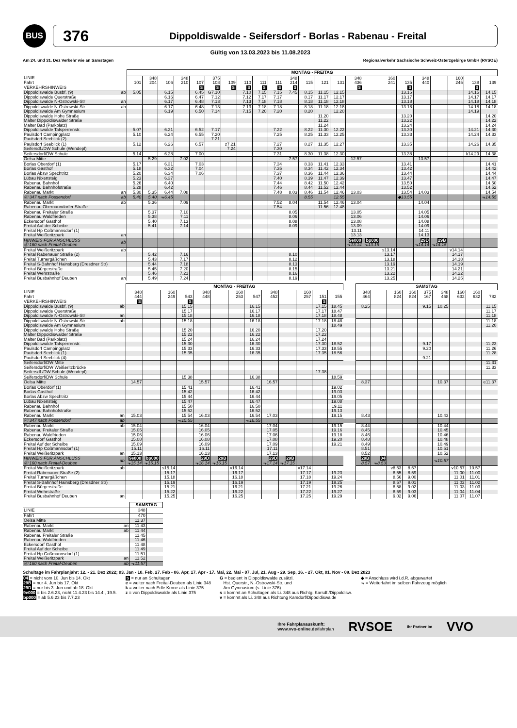BUS
376 Dippoldiswalde - Seifersdorf - Borlas - Rabenau - Freital
Gültig von 13.03.2023 bis 11.08.2023
Am 24. und 31. Dez Verkehr wie an Samstagen Regionalverkehr Sächsische Schweiz-Osterzgebirge GmbH (RVSOE)
| | | MONTAG - FREITAG | | | | | | | | | | | | | | | | | | | | | | |
| LINIE | | | 348 | | 348 | | 375 | | | | | 348 | | | | 348 | | 160 | | 348 | | 160 | | |
| Fahrt | | 101 | 204 | 106 | 210 | 107 | 108 | 109 | 110 | 111 | 111 | 214 | 115 | 121 | 131 | 436 | | 241 | 135 | 440 | | 245 | 138 | 139 |
| VERKEHRSHINWEIS | | | | | | S | S | S | S | S | S | S | | | | S | | | S | | | | S | |
| Dippoldiswalde Busbf. (9) | ab | 5.05 | | 6.15 | | 6.45 | G7.10 | | 7.10 | 7.15 | 7.15 | 7.45 | 8.15 | 11.15 | 12.15 | | | | 13.15 | | | | 14.15 | 14.15 |
| Dippoldiswalde Querstraße | | | | 6.16 | | 6.47 | 7.12 | | 7.12 | 7.17 | 7.17 | | 8.17 | 11.17 | 12.17 | | | | 13.17 | | | | 14.17 | 14.17 |
| Dippoldiswalde N-Ostrowski-Str | an | | | 6.17 | | 6.48 | 7.13 | | 7.13 | 7.18 | 7.18 | | 8.18 | 11.18 | 12.18 | | | | 13.18 | | | | 14.18 | 14.18 |
| Dippoldiswalde N-Ostrowski-Str | ab | | | 6.17 | | 6.48 | 7.13 | | 7.13 | 7.18 | 7.18 | | 8.18 | 11.18 | 12.18 | | | | 13.18 | | | | 14.18 | 14.18 |
| Dippoldiswalde Am Gymnasium | | | | 6.19 | | 6.50 | 7.14 | | 7.15 | 7.20 | 7.20 | | 8.20 | | 12.20 | | | | | | | | 14.19 | |
| Dippoldiswalde Hohe Straße | | | | | | | | | | | | | | 11.20 | | | | | 13.20 | | | | | 14.20 |
| Malter Dippoldiswalder Straße | | | | | | | | | | | | | | 11.22 | | | | | 13.22 | | | | | 14.22 |
| Malter Bad (Parkplatz) | | | | | | | | | | | | | | 11.24 | | | | | 13.24 | | | | | 14.24 |
| Dippoldiswalde Talsperrenstr. | | 5.07 | | 6.21 | | 6.52 | 7.17 | | | | 7.22 | | 8.22 | 11.30 | 12.22 | | | | 13.30 | | | | 14.21 | 14.30 |
| Paulsdorf Campingplatz | | 5.10 | | 6.24 | | 6.55 | 7.20 | | | | 7.25 | | 8.25 | 11.33 | 12.25 | | | | 13.33 | | | | 14.24 | 14.33 |
| Paulsdorf Seeblick (2) | | | | | | | 7.21 | | | | | | | | | | | | | | | | | |
| Paulsdorf Seeblick (1) | | 5.12 | | 6.26 | | 6.57 | | z7.21 | | | 7.27 | | 8.27 | 11.35 | 12.27 | | | | 13.35 | | | | 14.26 | 14.35 |
| Seifersdf./DW Schule (Wendepl) | | | | | | | | 7.24 | | | 7.30 | | | | | | | | | | | | | |
| Seifersdorf/DW Schule | | 5.14 | | 6.28 | | 7.00 | | | | | 7.31 | | 8.30 | 11.38 | 12.30 | | | | 13.38 | | | | k14.29 | 14.38 |
| Oelsa Mitte | | | 5.29 | | 7.02 | | | | | | | 7.57 | | | | 12.57 | | | | 13.57 | | | | |
| Borlas Oberdorf (1) | | 5.17 | | 6.31 | | 7.03 | | | | | 7.34 | | 8.33 | 11.41 | 12.33 | | | | 13.41 | | | | | 14.41 |
| Borlas Gasthof | | 5.18 | | 6.32 | | 7.04 | | | | | 7.35 | | 8.34 | 11.42 | 12.34 | | | | 13.42 | | | | | 14.42 |
| Borlas Abzw Spechtritz | | 5.20 | | 6.34 | | 7.06 | | | | | 7.37 | | 8.36 | 11.44 | 12.36 | | | | 13.44 | | | | | 14.44 |
| Lübau Nixensteig | | 5.23 | | 6.37 | | | | | | | 7.40 | | 8.39 | 11.47 | 12.39 | | | | 13.47 | | | | | 14.47 |
| Rabenau Bahnhof | | 5.26 | | 6.40 | | | | | | | 7.44 | | 8.42 | 11.50 | 12.42 | | | | 13.50 | | | | | 14.50 |
| Rabenau Bahnhofstraße | | 5.28 | | 6.42 | | | | | | | 7.46 | | 8.44 | 11.52 | 12.44 | | | | 13.52 | | | | | 14.52 |
| Rabenau Markt | an | 5.30 | 5.35 | 6.44 | 7.08 | | | | | | 7.48 | 8.03 | 8.46 | 11.54 | 12.46 | 13.03 | | | 13.54 | 14.03 | | | | 14.54 |
| Ⓑ 347 nach Possendorf | ab | 5.40 | 5.40 | ⬎6.45 | | | | | | | | | 8.55 | | 12.55 | | | | ◆13.55 | | | | | ⬎14.55 |
| Rabenau Markt | ab | | 5.36 | | 7.09 | | | | | | 7.52 | 8.04 | | 11.54 | 12.46 | 13.04 | | | | 14.04 | | | | |
| Rabenau Obernaundorfer Straße | | | | | | | | | | | 7.54 | | | 11.56 | 12.48 | | | | | | | | | |
| Rabenau Freitaler Straße | | | 5.37 | | 7.10 | | | | | | | 8.05 | | | | 13.05 | | | | 14.05 | | | | |
| Rabenau Waldfrieden | | | 5.38 | | 7.11 | | | | | | | 8.06 | | | | 13.06 | | | | 14.06 | | | | |
| Eckersdorf Gasthof | | | 5.40 | | 7.13 | | | | | | | 8.08 | | | | 13.08 | | | | 14.08 | | | | |
| Freital Auf der Scheibe | | | 5.41 | | 7.14 | | | | | | | 8.09 | | | | 13.09 | | | | 14.09 | | | | |
| Freital Hp Coßmannsdorf (1) | | | | | | | | | | | | | | | | 13.11 | | | | 14.11 | | | | |
| Freital Weißeritzpark | an | | | | | | | | | | | | | | | 13.13 | | | | 14.13 | | | | |
| HINWEIS FÜR ANSCHLUSS Ⓑ 160 nach Freital-Deuben | ab | | | | | | | | | | | | | | | 9e000 ⬎13.14 | bp000 ⬎13.15 | | | 29D ⬎14.14 | 29B ⬎14.15 | | | |
| Freital Weißeritzpark | ab | | | | | | | | | | | | | | | | | s13.14 | | | | v14.14 | | |
| Freital Rabenauer Straße (2) | | | 5.42 | | 7.16 | | | | | | | 8.10 | | | | | | 13.17 | | | | 14.17 | | |
| Freital Turnergäßchen | | | 5.43 | | 7.17 | | | | | | | 8.12 | | | | | | 13.18 | | | | 14.18 | | |
| Freital S-Bahnhof Hainsberg (Dresdner Str) | | | 5.44 | | 7.18 | | | | | | | 8.13 | | | | | | 13.19 | | | | 14.19 | | |
| Freital Bürgerstraße | | | 5.45 | | 7.20 | | | | | | | 8.15 | | | | | | 13.21 | | | | 14.21 | | |
| Freital Wehrstraße | | | 5.46 | | 7.21 | | | | | | | 8.16 | | | | | | 13.22 | | | | 14.22 | | |
| Freital Busbahnhof Deuben | an | | 5.49 | | 7.24 | | | | | | | 8.19 | | | | | | 13.25 | | | | 14.25 | | |
| | | MONTAG - FREITAG | | | | | | | | | | | | | | SAMSTAG | | | | | | | | |
| LINIE | | 348 | | 160 | | 348 | | 160 | | 348 | | 160 | | | | 348 | | 160 | 160 | 375 | 348 | 160 | 160 | |
| Fahrt | | 444 | | 249 | 543 | 448 | | 253 | 547 | 452 | | 257 | 151 | 155 | | 464 | | 824 | 824 | 167 | 468 | 632 | 632 | 782 |
| VERKEHRSHINWEIS | | S | | | S | | | | | | | | S | | | | | | | | | | | |
| Dippoldiswalde Busbf. (9) | ab | | | | 15.15 | | | | 16.15 | | | | 17.15 | 18.45 | | 8.25 | | | | 9.15 | 10.25 | | | 11.15 |
| Dippoldiswalde Querstraße | | | | | 15.17 | | | | 16.17 | | | | 17.17 | 18.47 | | | | | | | | | | 11.17 |
| Dippoldiswalde N-Ostrowski-Str | an | | | | 15.18 | | | | 16.18 | | | | 17.18 | 18.48 | | | | | | | | | | 11.18 |
| Dippoldiswalde N-Ostrowski-Str | ab | | | | 15.18 | | | | 16.18 | | | | 17.18 | 18.48 | | | | | | | | | | 11.18 |
| Dippoldiswalde Am Gymnasium | | | | | | | | | | | | | | 18.49 | | | | | | | | | | 11.20 |
| Dippoldiswalde Hohe Straße | | | | | 15.20 | | | | 16.20 | | | | 17.20 | | | | | | | | | | | |
| Malter Dippoldiswalder Straße | | | | | 15.22 | | | | 16.22 | | | | 17.22 | | | | | | | | | | | |
| Malter Bad (Parkplatz) | | | | | 15.24 | | | | 16.24 | | | | 17.24 | | | | | | | | | | | |
| Dippoldiswalde Talsperrenstr. | | | | | 15.30 | | | | 16.30 | | | | 17.30 | 18.52 | | | | | | 9.17 | | | | 11.23 |
| Paulsdorf Campingplatz | | | | | 15.33 | | | | 16.33 | | | | 17.33 | 18.55 | | | | | | 9.20 | | | | 11.26 |
| Paulsdorf Seeblick (1) | | | | | 15.35 | | | | 16.35 | | | | 17.35 | 18.56 | | | | | | | | | | 11.28 |
| Paulsdorf Seeblick (4) | | | | | | | | | | | | | | | | | | | | 9.21 | | | | |
| Seifersdorf/DW Mitte | | | | | | | | | | | | | | | | | | | | | | | | 11.31 |
| Seifersdorf/DW Weißeritzbrücke | | | | | | | | | | | | | | | | | | | | | | | | 11.33 |
| Seifersdf./DW Schule (Wendepl) | | | | | | | | | | | | | 17.38 | | | | | | | | | | | |
| Seifersdorf/DW Schule | | | | | 15.38 | | | | 16.38 | | | | | 18.59 | | | | | | | | | | |
| Oelsa Mitte | | 14.57 | | | | 15.57 | | | | 16.57 | | | | | | 8.37 | | | | | 10.37 | | | e11.37 |
| Borlas Oberdorf (1) | | | | | 15.41 | | | | 16.41 | | | | | 19.02 | | | | | | | | | | |
| Borlas Gasthof | | | | | 15.42 | | | | 16.42 | | | | | 19.03 | | | | | | | | | | |
| Borlas Abzw Spechtritz | | | | | 15.44 | | | | 16.44 | | | | | 19.05 | | | | | | | | | | |
| Lübau Nixensteig | | | | | 15.47 | | | | 16.47 | | | | | 19.08 | | | | | | | | | | |
| Rabenau Bahnhof | | | | | 15.50 | | | | 16.50 | | | | | 19.11 | | | | | | | | | | |
| Rabenau Bahnhofstraße | | | | | 15.52 | | | | 16.52 | | | | | 19.13 | | | | | | | | | | |
| Rabenau Markt | an | 15.03 | | | 15.54 | 16.03 | | | 16.54 | 17.03 | | | | 19.15 | | 8.43 | | | | | 10.43 | | | |
| Ⓑ 347 nach Possendorf | ab | | | | ⬎15.55 | | | | ⬎16.55 | | | | | | | | | | | | | | | |
| Rabenau Markt | ab | 15.04 | | | | 16.04 | | | | 17.04 | | | | 19.15 | | 8.44 | | | | | 10.44 | | | |
| Rabenau Freitaler Straße | | 15.05 | | | | 16.05 | | | | 17.05 | | | | 19.16 | | 8.45 | | | | | 10.45 | | | |
| Rabenau Waldfrieden | | 15.06 | | | | 16.06 | | | | 17.06 | | | | 19.18 | | 8.46 | | | | | 10.46 | | | |
| Eckersdorf Gasthof | | 15.08 | | | | 16.08 | | | | 17.08 | | | | 19.20 | | 8.48 | | | | | 10.48 | | | |
| Freital Auf der Scheibe | | 15.09 | | | | 16.09 | | | | 17.09 | | | | 19.21 | | 8.49 | | | | | 10.49 | | | |
| Freital Hp Coßmannsdorf (1) | | 15.11 | | | | 16.11 | | | | 17.11 | | | | | | 8.51 | | | | | 10.51 | | | |
| Freital Weißeritzpark | an | 15.13 | | | | 16.13 | | | | 17.13 | | | | | | 8.52 | | | | | 10.52 | | | |
| HINWEIS FÜR ANSCHLUSS Ⓑ 160 nach Freital-Deuben | ab | 9e000 ⬎15.14 | bp000 ⬎15.15 | | | 29D ⬎16.14 | 29B ⬎16.15 | | | 29D ⬎17.14 | 29B ⬎17.15 | | | | | 29B 8.57 | 04 ⬎8.53 | | | | ⬎10.57 | | | |
| Freital Weißeritzpark | ab | | | s15.14 | | | | v16.14 | | | | v17.14 | | | | | | v8.53 | 8.57 | | | v10.57 | 10.57 | |
| Freital Rabenauer Straße (2) | | | | 15.17 | | | | 16.17 | | | | 17.17 | | 19.23 | | | | 8.55 | 8.59 | | | 11.00 | 11.00 | |
| Freital Turnergäßchen | | | | 15.18 | | | | 16.18 | | | | 17.18 | | 19.24 | | | | 8.56 | 9.00 | | | 11.01 | 11.01 | |
| Freital S-Bahnhof Hainsberg (Dresdner Str) | | | | 15.19 | | | | 16.19 | | | | 17.19 | | 19.25 | | | | 8.57 | 9.01 | | | 11.02 | 11.02 | |
| Freital Bürgerstraße | | | | 15.21 | | | | 16.21 | | | | 17.21 | | 19.26 | | | | 8.58 | 9.02 | | | 11.03 | 11.03 | |
| Freital Wehrstraße | | | | 15.22 | | | | 16.22 | | | | 17.22 | | 19.27 | | | | 8.59 | 9.03 | | | 11.04 | 11.04 | |
| Freital Busbahnhof Deuben | an | | | 15.25 | | | | 16.25 | | | | 17.25 | | 19.29 | | | | 9.02 | 9.06 | | | 11.07 | 11.07 | |
| | | SAMSTAG | |
| LINIE | | 348 | |
| Fahrt | | 470 | |
| Oelsa Mitte | | 11.37 | |
| Rabenau Markt | an | 11.43 | |
| Rabenau Markt | ab | 11.44 | |
| Rabenau Freitaler Straße | | 11.45 | |
| Rabenau Waldfrieden | | 11.46 | |
| Eckersdorf Gasthof | | 11.48 | |
| Freital Auf der Scheibe | | 11.49 | |
| Freital Hp Coßmannsdorf (1) | | 11.51 | |
| Freital Weißeritzpark | an | 11.52 | |
| Ⓑ 160 nach Freital-Deuben | ab | ⬎11.57 | |
Schultage im Fahrplanjahr: 12. - 21. Dez 2022; 03. Jan - 10. Feb, 27. Feb - 06. Apr, 17. Apr - 17. Mai, 22. Mai - 07. Jul, 21. Aug - 29. Sep, 16. - 27. Okt, 01. Nov - 08. Dez 2023
04 = nicht vom 10. Jun bis 14. Okt
29B = nur 4. Jun bis 17. Okt
29D = nur bis 3. Jun und ab 18. Okt
9e000 = bis 2.6.23, nicht 11.4.23 bis 14.4., 19.5.
bp000 = ab 5.6.23 bis 7.7.23
S = nur an Schultagen
e = weiter nach Freital-Deuben als Linie 348
k = weiter nach Edle Krone als Linie 375
z = von Dippoldiswalde als Linie 375
G = bedient in Dippoldiswalde zusätzl.
Hst. Querstr., N.-Ostrowski-Str. und
Am Gymnasium (s. Linie 376)
s = kommt an Schultagen als Li. 348 aus Richtg. Karsdf./Dippoldisw.
v = kommt als Li. 348 aus Richtung Karsdorf/Dippoldiswalde
◆ = Anschluss wird i.d.R. abgewartet
⬎ = Weiterfahrt im selben Fahrzeug möglich
Ihre Fahrplanauskunft:
www.vvo-online.de/fahrplan
RVSOE Ihr Partner im VVO